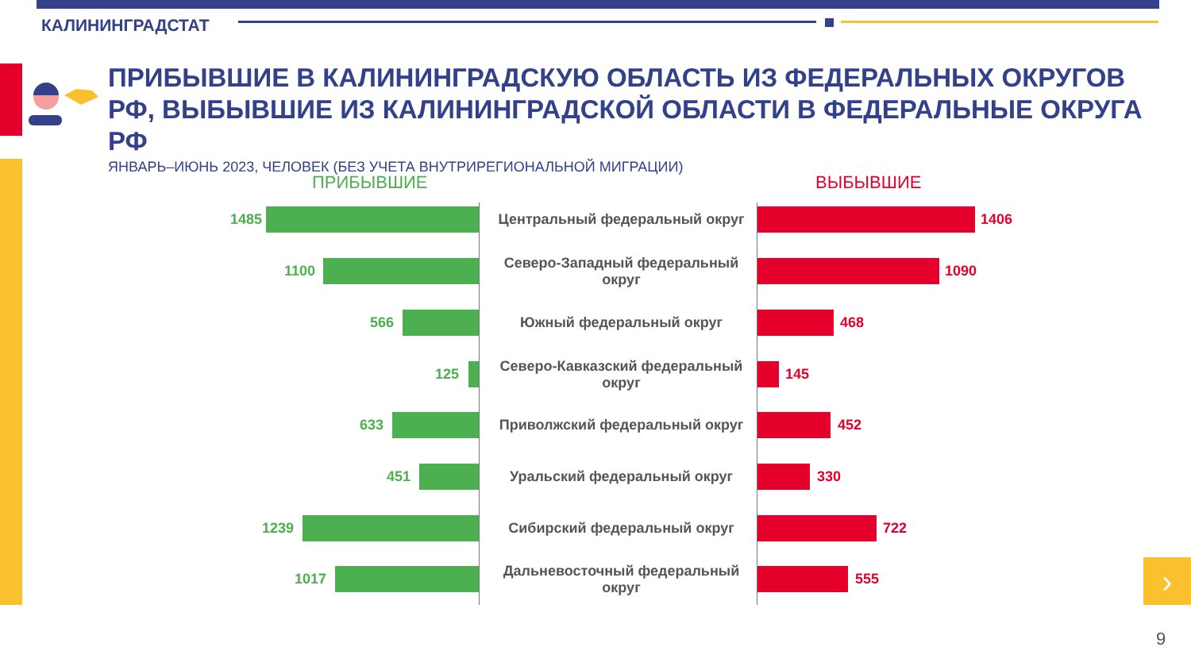КАЛИНИНГРАДСТАТ
ПРИБЫВШИЕ В КАЛИНИНГРАДСКУЮ ОБЛАСТЬ ИЗ ФЕДЕРАЛЬНЫХ ОКРУГОВ РФ, ВЫБЫВШИЕ ИЗ КАЛИНИНГРАДСКОЙ ОБЛАСТИ В ФЕДЕРАЛЬНЫЕ ОКРУГА РФ
ЯНВАРЬ–ИЮНЬ 2023, ЧЕЛОВЕК (БЕЗ УЧЕТА ВНУТРИРЕГИОНАЛЬНОЙ МИГРАЦИИ)
ПРИБЫВШИЕ ВЫБЫВШИЕ
1485 Центральный федеральный округ 1406
1100
Северо-Западный федеральный округ
1090
566 Южный федеральный округ 468
125
Северо-Кавказский федеральный округ
145
633 Приволжский федеральный округ 452
451 Уральский федеральный округ 330
1239 Сибирский федеральный округ 722
1017
Дальневосточный федеральный округ
555
›
9